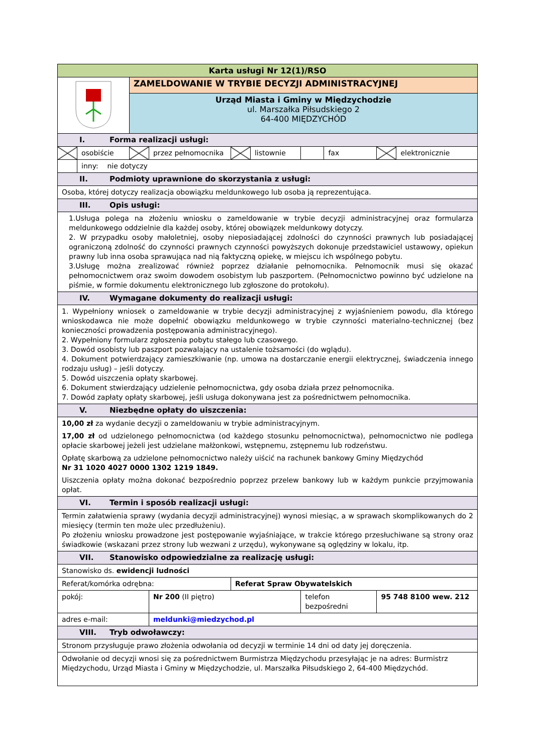| Karta usługi Nr 12(1)/RSO | | | | | | | | | |
| | | ZAMELDOWANIE W TRYBIE DECYZJI ADMINISTRACYJNEJ | | | | | | | |
| | | Urząd Miasta i Gminy w Międzychodzie ul. Marszałka Piłsudskiego 2 64-400 MIĘDZYCHÓD | | | | | | | |
| I. Forma realizacji usługi: | | | | | | | | | |
| | osobiście | | przez pełnomocnika | | listownie | | fax | | elektronicznie |
| | inny: nie dotyczy | | | | | | | | |
| II. Podmioty uprawnione do skorzystania z usługi: | | | | | | | | | |
| Osoba, której dotyczy realizacja obowiązku meldunkowego lub osoba ją reprezentująca. | | | | | | | | | |
| III. Opis usługi: | | | | | | | | | |
| 1.Usługa polega na złożeniu wniosku o zameldowanie w trybie decyzji administracyjnej oraz formularza meldunkowego oddzielnie dla każdej osoby, której obowiązek meldunkowy dotyczy. 2. W przypadku osoby małoletniej, osoby nieposiadającej zdolności do czynności prawnych lub posiadającej ograniczoną zdolność do czynności prawnych czynności powyższych dokonuje przedstawiciel ustawowy, opiekun prawny lub inna osoba sprawująca nad nią faktyczną opiekę, w miejscu ich wspólnego pobytu. 3.Usługę można zrealizować również poprzez działanie pełnomocnika. Pełnomocnik musi się okazać pełnomocnictwem oraz swoim dowodem osobistym lub paszportem. (Pełnomocnictwo powinno być udzielone na piśmie, w formie dokumentu elektronicznego lub zgłoszone do protokołu). | | | | | | | | | |
| IV. Wymagane dokumenty do realizacji usługi: | | | | | | | | | |
| 1. Wypełniony wniosek o zameldowanie w trybie decyzji administracyjnej z wyjaśnieniem powodu, dla którego wnioskodawca nie może dopełnić obowiązku meldunkowego w trybie czynności materialno-technicznej (bez konieczności prowadzenia postępowania administracyjnego). 2. Wypełniony formularz zgłoszenia pobytu stałego lub czasowego. 3. Dowód osobisty lub paszport pozwalający na ustalenie tożsamości (do wglądu). 4. Dokument potwierdzający zamieszkiwanie (np. umowa na dostarczanie energii elektrycznej, świadczenia innego rodzaju usług) – jeśli dotyczy. 5. Dowód uiszczenia opłaty skarbowej. 6. Dokument stwierdzający udzielenie pełnomocnictwa, gdy osoba działa przez pełnomocnika. 7. Dowód zapłaty opłaty skarbowej, jeśli usługa dokonywana jest za pośrednictwem pełnomocnika. | | | | | | | | | |
| V. Niezbędne opłaty do uiszczenia: | | | | | | | | | |
| 10,00 zł za wydanie decyzji o zameldowaniu w trybie administracyjnym. 17,00 zł od udzielonego pełnomocnictwa (od każdego stosunku pełnomocnictwa), pełnomocnictwo nie podlega opłacie skarbowej jeżeli jest udzielane małżonkowi, wstępnemu, zstępnemu lub rodzeństwu. Opłatę skarbową za udzielone pełnomocnictwo należy uiścić na rachunek bankowy Gminy Międzychód Nr 31 1020 4027 0000 1302 1219 1849. Uiszczenia opłaty można dokonać bezpośrednio poprzez przelew bankowy lub w każdym punkcie przyjmowania opłat. | | | | | | | | | |
| VI. Termin i sposób realizacji usługi: | | | | | | | | | |
| Termin załatwienia sprawy (wydania decyzji administracyjnej) wynosi miesiąc, a w sprawach skomplikowanych do 2 miesięcy (termin ten może ulec przedłużeniu). Po złożeniu wniosku prowadzone jest postępowanie wyjaśniające, w trakcie którego przesłuchiwane są strony oraz świadkowie (wskazani przez strony lub wezwani z urzędu), wykonywane są oględziny w lokalu, itp. | | | | | | | | | |
| VII. Stanowisko odpowiedzialne za realizację usługi: | | | | | | | | | |
| Stanowisko ds. ewidencji ludności | | | | | | | | | |
| Referat/komórka odrębna: | | | | Referat Spraw Obywatelskich | | | | | |
| pokój: | | | Nr 200 (II piętro) | | | telefon bezpośredni | | 95 748 8100 wew. 212 | |
| adres e-mail: | | | meldunki@miedzychod.pl | | | | | | |
| VIII. Tryb odwoławczy: | | | | | | | | | |
| Stronom przysługuje prawo złożenia odwołania od decyzji w terminie 14 dni od daty jej doręczenia. | | | | | | | | | |
| Odwołanie od decyzji wnosi się za pośrednictwem Burmistrza Międzychodu przesyłając je na adres: Burmistrz Międzychodu, Urząd Miasta i Gminy w Międzychodzie, ul. Marszałka Piłsudskiego 2, 64-400 Międzychód. | | | | | | | | | |